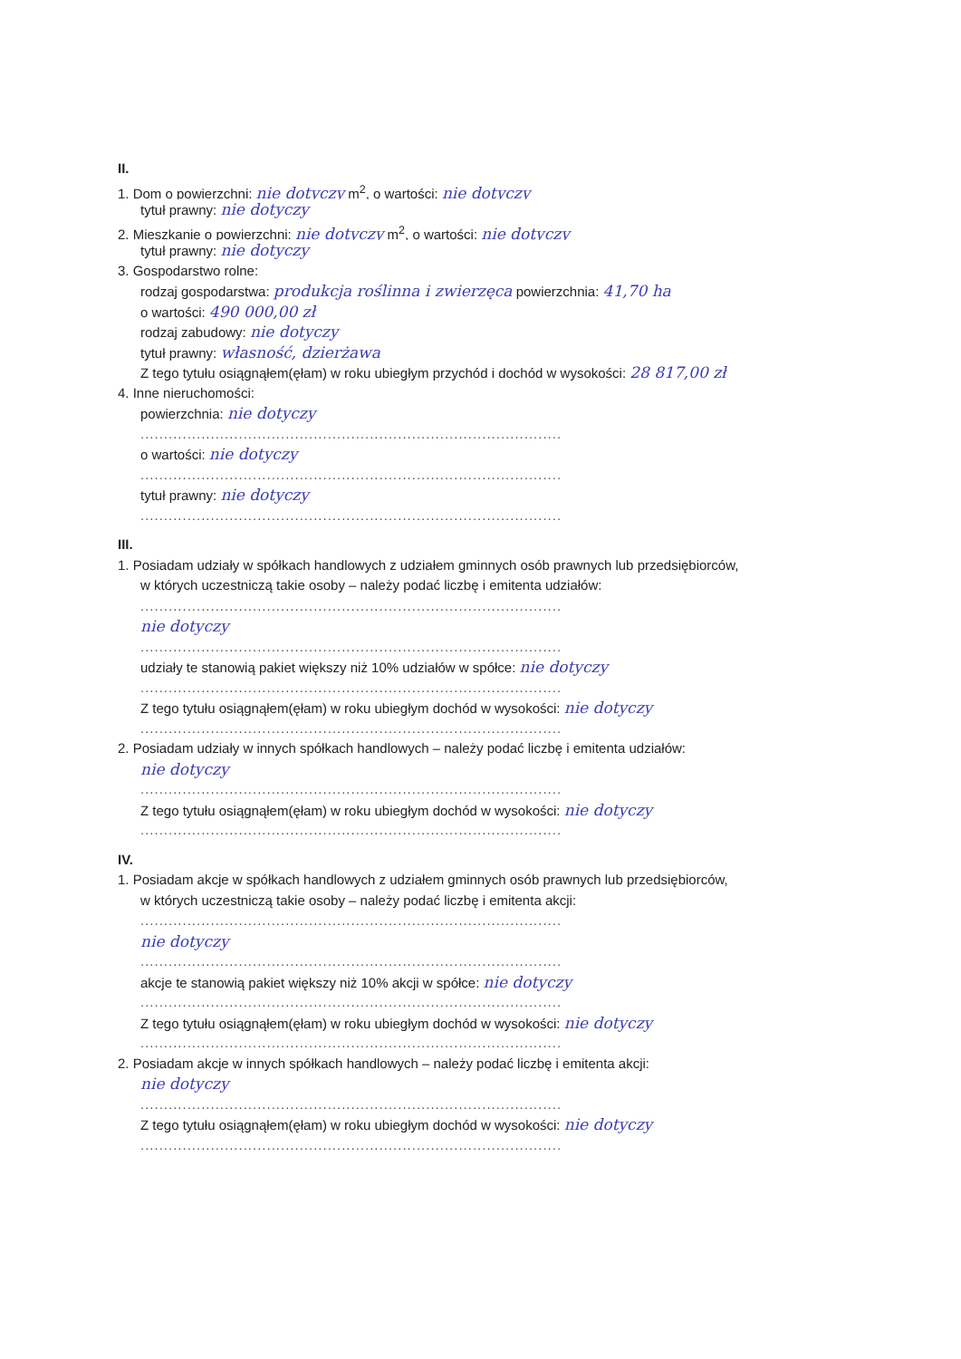II.
1. Dom o powierzchni: nie dotyczy m<sup>2</sup>, o wartości: nie dotyczy
tytuł prawny: nie dotyczy
2. Mieszkanie o powierzchni: nie dotyczy m<sup>2</sup>, o wartości: nie dotyczy
tytuł prawny: nie dotyczy
3. Gospodarstwo rolne:
rodzaj gospodarstwa: produkcja roślinna i zwierzęca powierzchnia: 41,70 ha
o wartości: 490 000,00 zł
rodzaj zabudowy: nie dotyczy
tytuł prawny: własność, dzierżawa
Z tego tytułu osiągnąłem(ęłam) w roku ubiegłym przychód i dochód w wysokości: 28 817,00 zł
4. Inne nieruchomości:
powierzchnia: nie dotyczy
..........................................................................................
o wartości: nie dotyczy
..........................................................................................
tytuł prawny: nie dotyczy
..........................................................................................
III.
1. Posiadam udziały w spółkach handlowych z udziałem gminnych osób prawnych lub przedsiębiorców,
w których uczestniczą takie osoby – należy podać liczbę i emitenta udziałów:
..........................................................................................
nie dotyczy
..........................................................................................
udziały te stanowią pakiet większy niż 10% udziałów w spółce: nie dotyczy
..........................................................................................
Z tego tytułu osiągnąłem(ęłam) w roku ubiegłym dochód w wysokości: nie dotyczy
..........................................................................................
2. Posiadam udziały w innych spółkach handlowych – należy podać liczbę i emitenta udziałów:
nie dotyczy
..........................................................................................
Z tego tytułu osiągnąłem(ęłam) w roku ubiegłym dochód w wysokości: nie dotyczy
..........................................................................................
IV.
1. Posiadam akcje w spółkach handlowych z udziałem gminnych osób prawnych lub przedsiębiorców,
w których uczestniczą takie osoby – należy podać liczbę i emitenta akcji:
..........................................................................................
nie dotyczy
..........................................................................................
akcje te stanowią pakiet większy niż 10% akcji w spółce: nie dotyczy
..........................................................................................
Z tego tytułu osiągnąłem(ęłam) w roku ubiegłym dochód w wysokości: nie dotyczy
..........................................................................................
2. Posiadam akcje w innych spółkach handlowych – należy podać liczbę i emitenta akcji:
nie dotyczy
..........................................................................................
Z tego tytułu osiągnąłem(ęłam) w roku ubiegłym dochód w wysokości: nie dotyczy
..........................................................................................